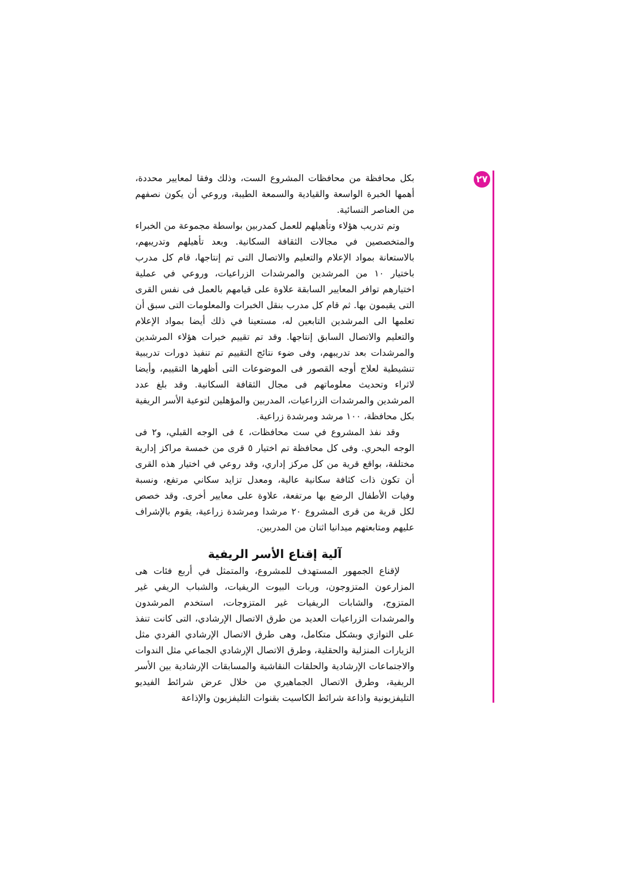٢٧
بكل محافظة من محافظات المشروع الست، وذلك وفقا لمعايير محددة، أهمها الخبرة الواسعة والقيادية والسمعة الطيبة، وروعي أن يكون نصفهم من العناصر النسائية.
وتم تدريب هؤلاء وتأهيلهم للعمل كمدربين بواسطة مجموعة من الخبراء والمتخصصين في مجالات الثقافة السكانية. وبعد تأهيلهم وتدريبهم، بالاستعانة بمواد الإعلام والتعليم والاتصال التى تم إنتاجها، قام كل مدرب باختيار ١٠ من المرشدين والمرشدات الزراعيات، وروعي في عملية اختيارهم توافر المعايير السابقة علاوة على قيامهم بالعمل فى نفس القرى التى يقيمون بها. ثم قام كل مدرب بنقل الخبرات والمعلومات التى سبق أن تعلمها الى المرشدين التابعين له، مستعينا في ذلك أيضا بمواد الإعلام والتعليم والاتصال السابق إنتاجها. وقد تم تقييم خبرات هؤلاء المرشدين والمرشدات بعد تدريبهم، وفى ضوء نتائج التقييم تم تنفيذ دورات تدريبية تنشيطية لعلاج أوجه القصور فى الموضوعات التى أظهرها التقييم، وأيضا لاثراء وتحديث معلوماتهم فى مجال الثقافة السكانية. وقد بلغ عدد المرشدين والمرشدات الزراعيات، المدربين والمؤهلين لتوعية الأسر الريفية بكل محافظة، ١٠٠ مرشد ومرشدة زراعية.
وقد نفذ المشروع في ست محافظات، ٤ فى الوجه القبلي، و٢ فى الوجه البحري. وفى كل محافظة تم اختيار ٥ قرى من خمسة مراكز إدارية مختلفة، بواقع قرية من كل مركز إداري، وقد روعي في اختيار هذه القرى أن تكون ذات كثافة سكانية عالية، ومعدل تزايد سكاني مرتفع، ونسبة وفيات الأطفال الرضع بها مرتفعة، علاوة على معايير أخرى. وقد خصص لكل قرية من قرى المشروع ٢٠ مرشدا ومرشدة زراعية، يقوم بالإشراف عليهم ومتابعتهم ميدانيا اثنان من المدربين.
آلية إقناع الأسر الريفية
لإقناع الجمهور المستهدف للمشروع، والمتمثل في أربع فئات هى المزارعون المتزوجون، وربات البيوت الريفيات، والشباب الريفي غير المتزوج، والشابات الريفيات غير المتزوجات، استخدم المرشدون والمرشدات الزراعيات العديد من طرق الاتصال الإرشادي، التى كانت تنفذ على التوازي وبشكل متكامل، وهى طرق الاتصال الإرشادي الفردي مثل الزيارات المنزلية والحقلية، وطرق الاتصال الإرشادي الجماعي مثل الندوات والاجتماعات الإرشادية والحلقات النقاشية والمسابقات الإرشادية بين الأسر الريفية، وطرق الاتصال الجماهيري من خلال عرض شرائط الفيديو التليفزيونية واذاعة شرائط الكاسيت بقنوات التليفزيون والإذاعة